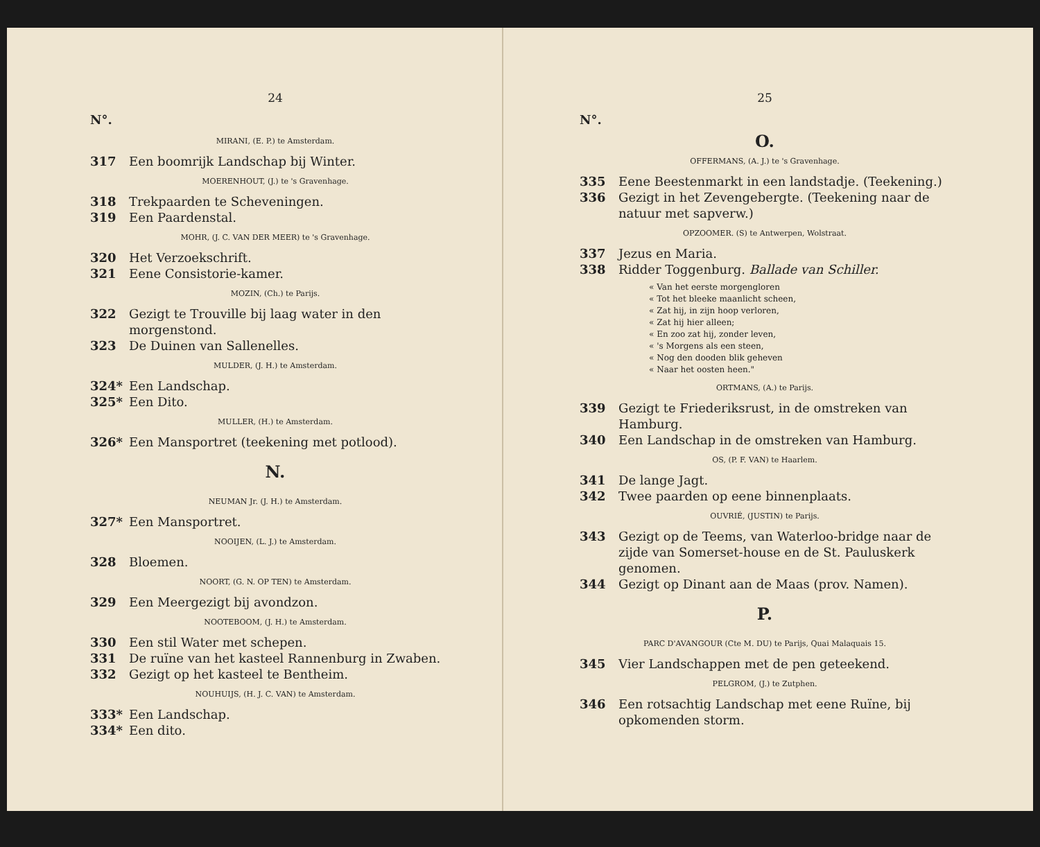24
N°.
MIRANI, (E. P.) te Amsterdam.
317 Een boomrijk Landschap bij Winter.
MOERENHOUT, (J.) te 's Gravenhage.
318 Trekpaarden te Scheveningen.
319 Een Paardenstal.
MOHR, (J. C. VAN DER MEER) te 's Gravenhage.
320 Het Verzoekschrift.
321 Eene Consistorie-kamer.
MOZIN, (Ch.) te Parijs.
322 Gezigt te Trouville bij laag water in den morgenstond.
323 De Duinen van Sallenelles.
MULDER, (J. H.) te Amsterdam.
324* Een Landschap.
325* Een Dito.
MULLER, (H.) te Amsterdam.
326* Een Mansportret (teekening met potlood).
N.
NEUMAN Jr. (J. H.) te Amsterdam.
327* Een Mansportret.
NOOIJEN, (L. J.) te Amsterdam.
328 Bloemen.
NOORT, (G. N. OP TEN) te Amsterdam.
329 Een Meergezigt bij avondzon.
NOOTEBOOM, (J. H.) te Amsterdam.
330 Een stil Water met schepen.
331 De ruïne van het kasteel Rannenburg in Zwaben.
332 Gezigt op het kasteel te Bentheim.
NOUHUIJS, (H. J. C. VAN) te Amsterdam.
333* Een Landschap.
334* Een dito.
25
N°.
O.
OFFERMANS, (A. J.) te 's Gravenhage.
335 Eene Beestenmarkt in een landstadje. (Teekening.)
336 Gezigt in het Zevengebergte. (Teekening naar de natuur met sapverw.)
OPZOOMER. (S) te Antwerpen, Wolstraat.
337 Jezus en Maria.
338 Ridder Toggenburg. Ballade van Schiller.
« Van het eerste morgengloren
« Tot het bleeke maanlicht scheen,
« Zat hij, in zijn hoop verloren,
« Zat hij hier alleen;
« En zoo zat hij, zonder leven,
« 's Morgens als een steen,
« Nog den dooden blik geheven
« Naar het oosten heen."
ORTMANS, (A.) te Parijs.
339 Gezigt te Friederiksrust, in de omstreken van Hamburg.
340 Een Landschap in de omstreken van Hamburg.
OS, (P. F. VAN) te Haarlem.
341 De lange Jagt.
342 Twee paarden op eene binnenplaats.
OUVRIÉ, (JUSTIN) te Parijs.
343 Gezigt op de Teems, van Waterloo-bridge naar de zijde van Somerset-house en de St. Pauluskerk genomen.
344 Gezigt op Dinant aan de Maas (prov. Namen).
P.
PARC D'AVANGOUR (Cte M. DU) te Parijs, Quai Malaquais 15.
345 Vier Landschappen met de pen geteekend.
PELGROM, (J.) te Zutphen.
346 Een rotsachtig Landschap met eene Ruïne, bij opkomenden storm.